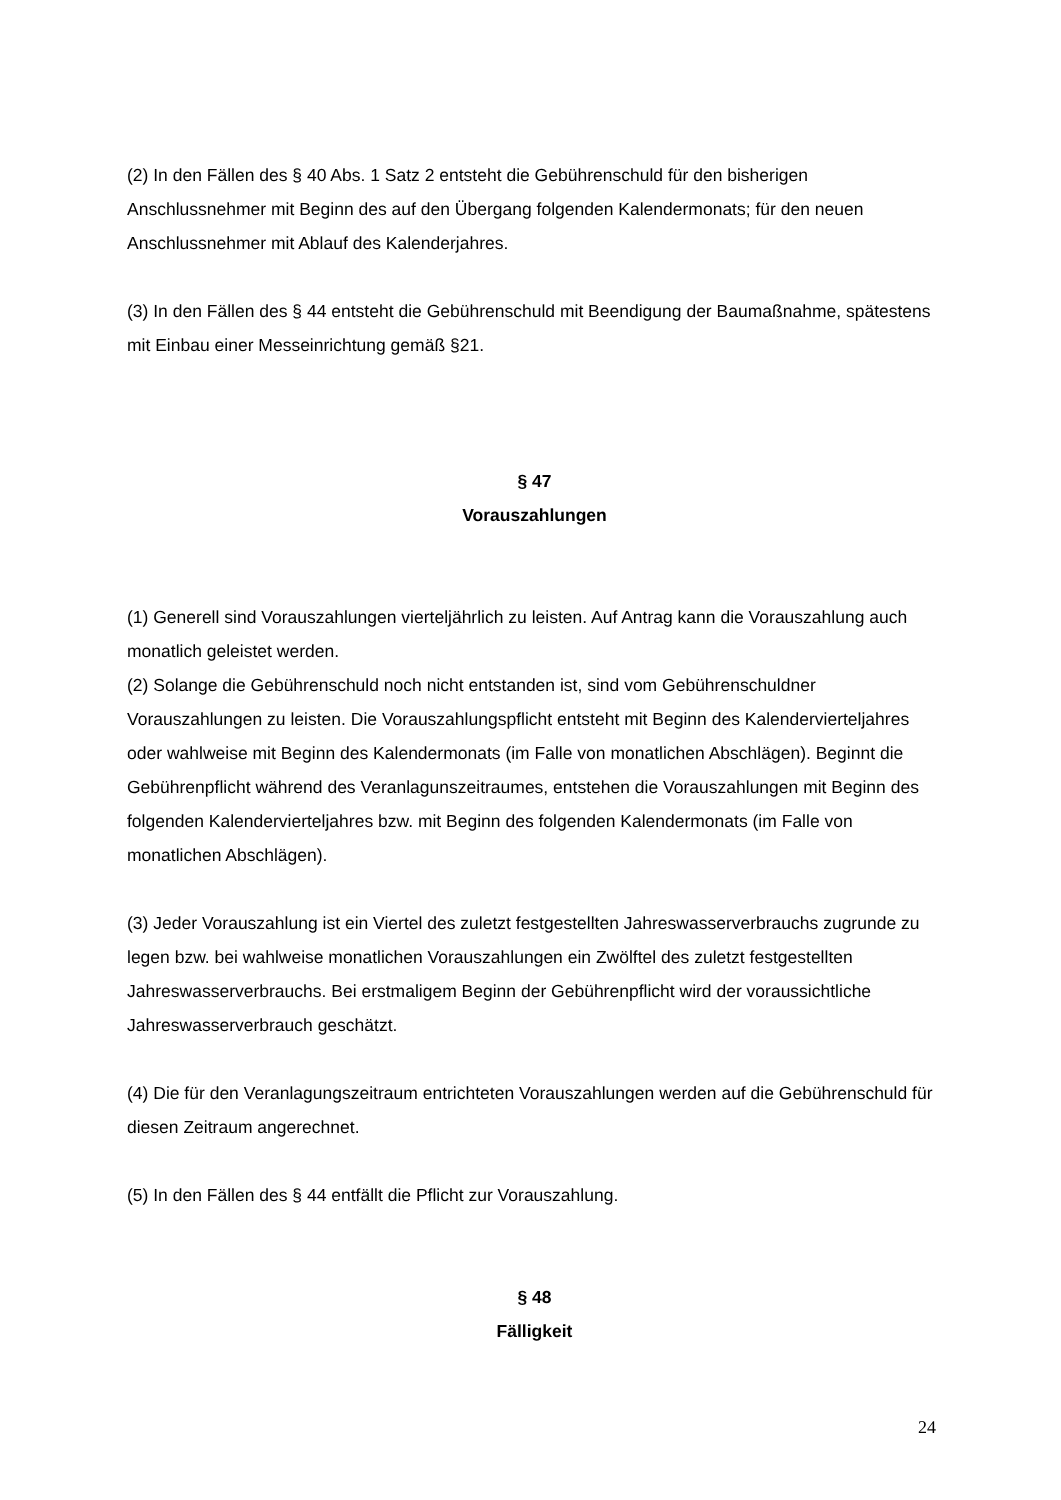(2) In den Fällen des § 40 Abs. 1 Satz 2 entsteht die Gebührenschuld für den bisherigen Anschlussnehmer mit Beginn des auf den Übergang folgenden Kalendermonats; für den neuen Anschlussnehmer mit Ablauf des Kalenderjahres.
(3) In den Fällen des § 44 entsteht die Gebührenschuld mit Beendigung der Baumaßnahme, spätestens mit Einbau einer Messeinrichtung gemäß §21.
§ 47
Vorauszahlungen
(1) Generell sind Vorauszahlungen vierteljährlich zu leisten. Auf Antrag kann die Vorauszahlung auch monatlich geleistet werden.
(2) Solange die Gebührenschuld noch nicht entstanden ist, sind vom Gebührenschuldner Vorauszahlungen zu leisten. Die Vorauszahlungspflicht entsteht mit Beginn des Kalendervierteljahres oder wahlweise mit Beginn des Kalendermonats (im Falle von monatlichen Abschlägen). Beginnt die Gebührenpflicht während des Veranlagunszeitraumes, entstehen die Vorauszahlungen mit Beginn des folgenden Kalendervierteljahres bzw. mit Beginn des folgenden Kalendermonats (im Falle von monatlichen Abschlägen).
(3) Jeder Vorauszahlung ist ein Viertel des zuletzt festgestellten Jahreswasserverbrauchs zugrunde zu legen bzw. bei wahlweise monatlichen Vorauszahlungen ein Zwölftel des zuletzt festgestellten Jahreswasserverbrauchs. Bei erstmaligem Beginn der Gebührenpflicht wird der voraussichtliche Jahreswasserverbrauch geschätzt.
(4) Die für den Veranlagungszeitraum entrichteten Vorauszahlungen werden auf die Gebührenschuld für diesen Zeitraum angerechnet.
(5) In den Fällen des § 44 entfällt die Pflicht zur Vorauszahlung.
§ 48
Fälligkeit
24